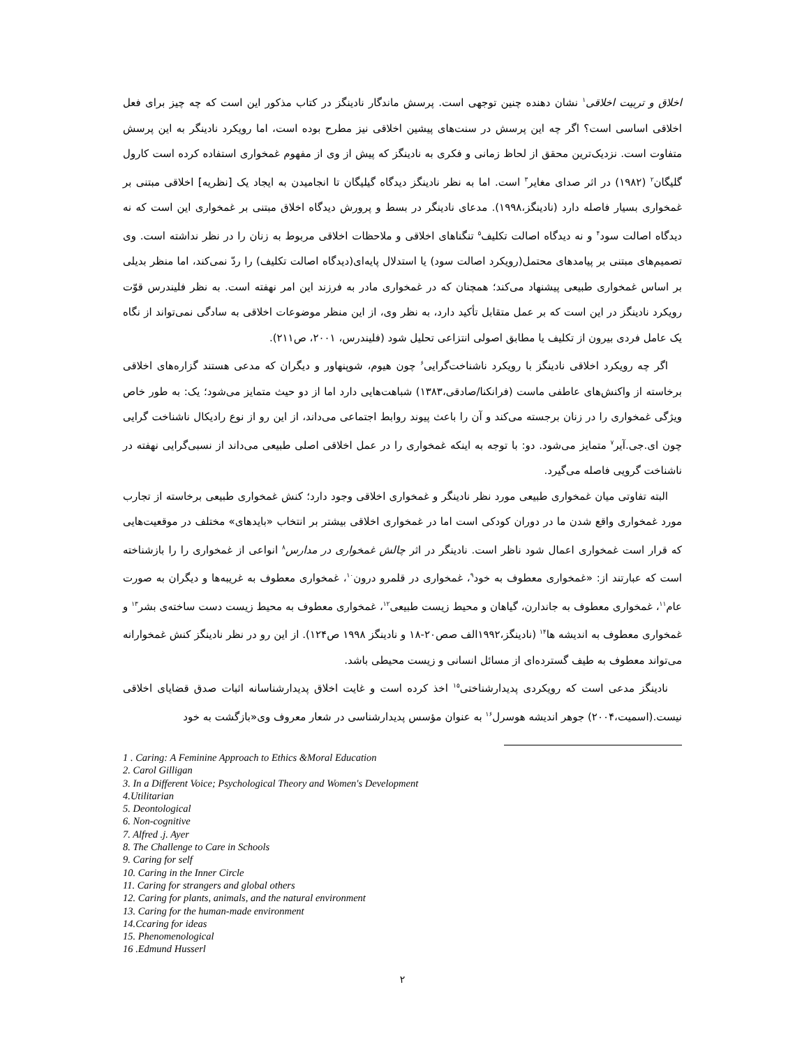اخلاق و تربیت اخلاقی<sup>۱</sup> نشان دهنده چنین توجهی است. پرسش ماندگار نادینگز در کتاب مذکور این است که چه چیز برای فعل اخلاقی اساسی است؟ اگر چه این پرسش در سنت‌های پیشین اخلاقی نیز مطرح بوده است، اما رویکرد نادینگر به این پرسش متفاوت است. نزدیک‌ترین محقق از لحاظ زمانی و فکری به نادینگز که پیش از وی از مفهوم غمخواری استفاده کرده است کارول گلیگان<sup>۲</sup> (۱۹۸۲) در اثر صدای مغایر<sup>۳</sup> است. اما به نظر نادینگز دیدگاه گیلیگان تا انجامیدن به ایجاد یک [نظریه] اخلاقی مبتنی بر غمخواری بسیار فاصله دارد (نادینگز،۱۹۹۸). مدعای نادینگر در بسط و پرورش دیدگاه اخلاق مبتنی بر غمخواری این است که نه دیدگاه اصالت سود<sup>۴</sup> و نه دیدگاه اصالت تکلیف<sup>۵</sup> تنگناهای اخلاقی و ملاحظات اخلاقی مربوط به زنان را در نظر نداشته است. وی تصمیم‌های مبتنی بر پیامدهای محتمل(رویکرد اصالت سود) یا استدلال پایه‌ای(دیدگاه اصالت تکلیف) را ردّ نمی‌کند، اما منظر بدیلی بر اساس غمخواری طبیعی پیشنهاد می‌کند؛ همچنان که در غمخواری مادر به فرزند این امر نهفته است. به نظر فلیندرس قوّت رویکرد نادینگز در این است که بر عمل متقابل تأکید دارد، به نظر وی، از این منظر موضوعات اخلاقی به سادگی نمی‌تواند از نگاه یک عامل فردی بیرون از تکلیف یا مطابق اصولی انتزاعی تحلیل شود (فلیندرس، ۲۰۰۱، ص۲۱۱).
اگر چه رویکرد اخلاقی نادینگز با رویکرد ناشناخت‌گرایی<sup>۶</sup> چون هیوم، شوپنهاور و دیگران که مدعی هستند گزاره‌های اخلاقی برخاسته از واکنش‌های عاطفی ماست (فرانکنا/صادقی،۱۳۸۳) شباهت‌هایی دارد اما از دو حیث متمایز می‌شود؛ یک: به طور خاص ویژگی غمخواری را در زنان برجسته می‌کند و آن را باعث پیوند روابط اجتماعی می‌داند، از این رو از نوع رادیکال ناشناخت گرایی چون ای.جی.آیر<sup>۷</sup> متمایز می‌شود. دو: با توجه به اینکه غمخواری را در عمل اخلاقی اصلی طبیعی می‌داند از نسبی‌گرایی نهفته در ناشناخت گرویی فاصله می‌گیرد.
البته تفاوتی میان غمخواری طبیعی مورد نظر نادینگر و غمخواری اخلاقی وجود دارد؛ کنش غمخواری طبیعی برخاسته از تجارب مورد غمخواری واقع شدن ما در دوران کودکی است اما در غمخواری اخلاقی بیشتر بر انتخاب «بایدهای» مختلف در موقعیت‌هایی که قرار است غمخواری اعمال شود ناظر است. نادینگر در اثر چالش غمخواری در مدارس<sup>۸</sup> انواعی از غمخواری را را بازشناخته است که عبارتند از: «غمخواری معطوف به خود<sup>۹</sup>، غمخواری در قلمرو درون<sup>۱۰</sup>، غمخواری معطوف به غریبه‌ها و دیگران به صورت عام<sup>۱۱</sup>، غمخواری معطوف به جاندارن، گیاهان و محیط زیست طبیعی<sup>۱۲</sup>، غمخواری معطوف به محیط زیست دست ساخته‌ی بشر<sup>۱۳</sup> و غمخواری معطوف به اندیشه ها<sup>۱۴</sup> (نادینگز،۱۹۹۲الف صص۲۰-۱۸ و نادینگز ۱۹۹۸ ص۱۲۴). از این رو در نظر نادینگز کنش غمخوارانه می‌تواند معطوف به طیف گسترده‌ای از مسائل انسانی و زیست محیطی باشد.
نادینگز مدعی است که رویکردی پدیدارشناختی<sup>۱۵</sup> اخذ کرده است و غایت اخلاق پدیدارشناسانه اثبات صدق قضایای اخلاقی نیست.(اسمیت،۲۰۰۴) جوهر اندیشه هوسرل<sup>۱۶</sup> به عنوان مؤسس پدیدارشناسی در شعار معروف وی«بازگشت به خود
1 . Caring: A Feminine Approach to Ethics &Moral Education
2. Carol Gilligan
3. In a Different Voice; Psychological Theory and Women's Development
4.Utilitarian
5. Deontological
6. Non-cognitive
7. Alfred .j. Ayer
8. The Challenge to Care in Schools
9. Caring for self
10. Caring in the Inner Circle
11. Caring for strangers and global others
12. Caring for plants, animals, and the natural environment
13. Caring for the human-made environment
14.Ccaring for ideas
15. Phenomenological
16 .Edmund Husserl
۲